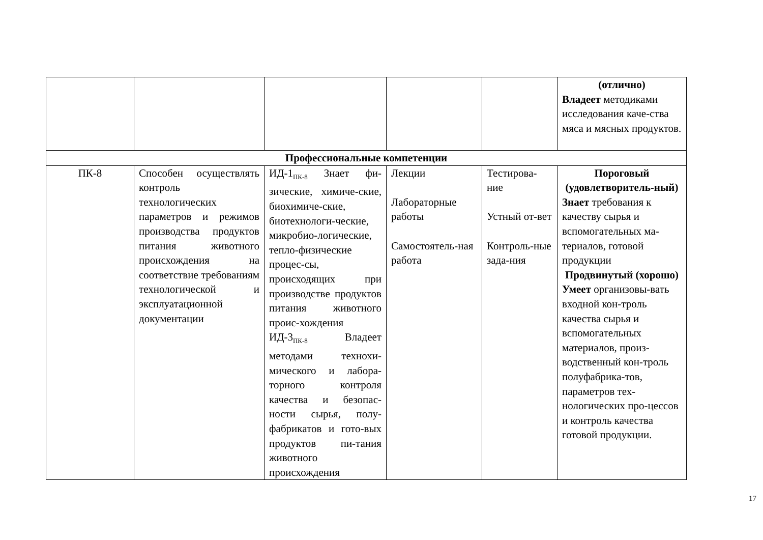| | | | | | (отлично) Владеет методиками исследования каче-ства мяса и мясных продуктов. |
| Профессиональные компетенции | | | | | |
| ПК-8 | Способен осуществлять контроль технологических параметров и режимов производства продуктов питания животного происхождения на соответствие требованиям технологической и эксплуатационной документации | ИД-1<sub>ПК-8</sub> Знает фи-зические, химиче-ские, биохимиче-ские, биотехнологи-ческие, микробио-логические, тепло-физические процес-сы, происходящих при производстве продуктов питания животного проис-хождения ИД-3<sub>ПК-8</sub> Владеет методами технохи-мического и лабора-торного контроля качества и безопас-ности сырья, полу-фабрикатов и гото-вых продуктов пи-тания животного происхождения | Лекции Лабораторные работы Самостоятель-ная работа | Тестирова-ние Устный от-вет Контроль-ные зада-ния | Пороговый (удовлетворитель-ный) Знает требования к качеству сырья и вспомогательных ма-териалов, готовой продукции Продвинутый (хорошо) Умеет организовы-вать входной кон-троль качества сырья и вспомогательных материалов, произ-водственный кон-троль полуфабрика-тов, параметров тех-нологических про-цессов и контроль качества готовой продукции. |
17